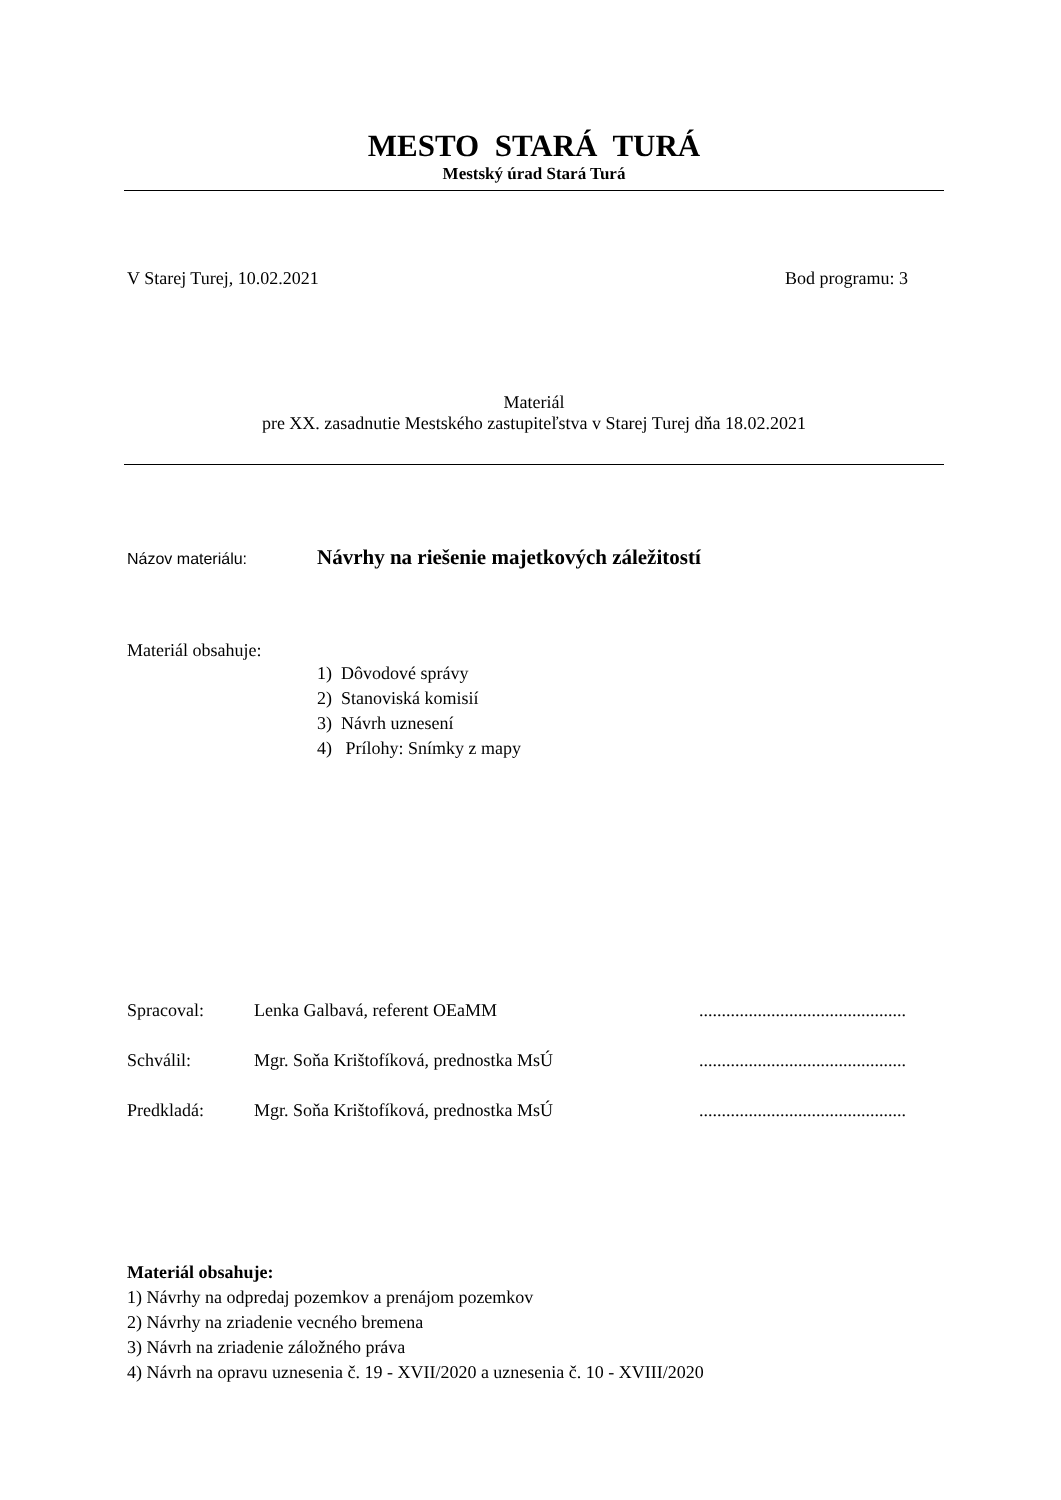MESTO STARÁ TURÁ
Mestský úrad Stará Turá
V Starej Turej, 10.02.2021 Bod programu: 3
Materiál
pre XX. zasadnutie Mestského zastupiteľstva v Starej Turej dňa 18.02.2021
Názov materiálu: Návrhy na riešenie majetkových záležitostí
Materiál obsahuje:
1) Dôvodové správy
2) Stanoviská komisií
3) Návrh uznesení
4) Prílohy: Snímky z mapy
Spracoval: Lenka Galbavá, referent OEaMM..............................................
Schválil: Mgr. Soňa Krištofíková, prednostka MsÚ..............................................
Predkladá: Mgr. Soňa Krištofíková, prednostka MsÚ..............................................
Materiál obsahuje:
1) Návrhy na odpredaj pozemkov a prenájom pozemkov
2) Návrhy na zriadenie vecného bremena
3) Návrh na zriadenie záložného práva
4) Návrh na opravu uznesenia č. 19 - XVII/2020 a uznesenia č. 10 - XVIII/2020